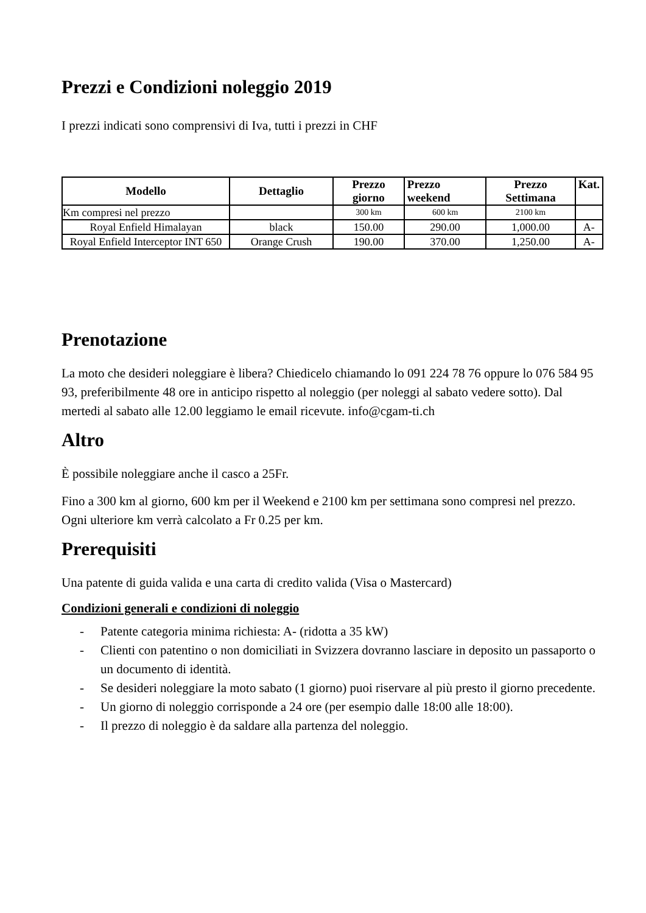Prezzi e Condizioni noleggio 2019
I prezzi indicati sono comprensivi di Iva, tutti i prezzi in CHF
| Modello | Dettaglio | Prezzo giorno | Prezzo weekend | Prezzo Settimana | Kat. |
| --- | --- | --- | --- | --- | --- |
| Km compresi nel prezzo | | 300 km | 600 km | 2100 km | |
| Royal Enfield Himalayan | black | 150.00 | 290.00 | 1,000.00 | A- |
| Royal Enfield Interceptor INT 650 | Orange Crush | 190.00 | 370.00 | 1,250.00 | A- |
Prenotazione
La moto che desideri noleggiare è libera? Chiedicelo chiamando lo 091 224 78 76 oppure lo 076 584 95 93, preferibilmente 48 ore in anticipo rispetto al noleggio (per noleggi al sabato vedere sotto). Dal mertedi al sabato alle 12.00 leggiamo le email ricevute. info@cgam-ti.ch
Altro
È possibile noleggiare anche il casco a 25Fr.
Fino a 300 km al giorno, 600 km per il Weekend e 2100 km per settimana sono compresi nel prezzo. Ogni ulteriore km verrà calcolato a Fr 0.25 per km.
Prerequisiti
Una patente di guida valida e una carta di credito valida (Visa o Mastercard)
Condizioni generali e condizioni di noleggio
- Patente categoria minima richiesta: A- (ridotta a 35 kW)
- Clienti con patentino o non domiciliati in Svizzera dovranno lasciare in deposito un passaporto o un documento di identità.
- Se desideri noleggiare la moto sabato (1 giorno) puoi riservare al più presto il giorno precedente.
- Un giorno di noleggio corrisponde a 24 ore (per esempio dalle 18:00 alle 18:00).
- Il prezzo di noleggio è da saldare alla partenza del noleggio.